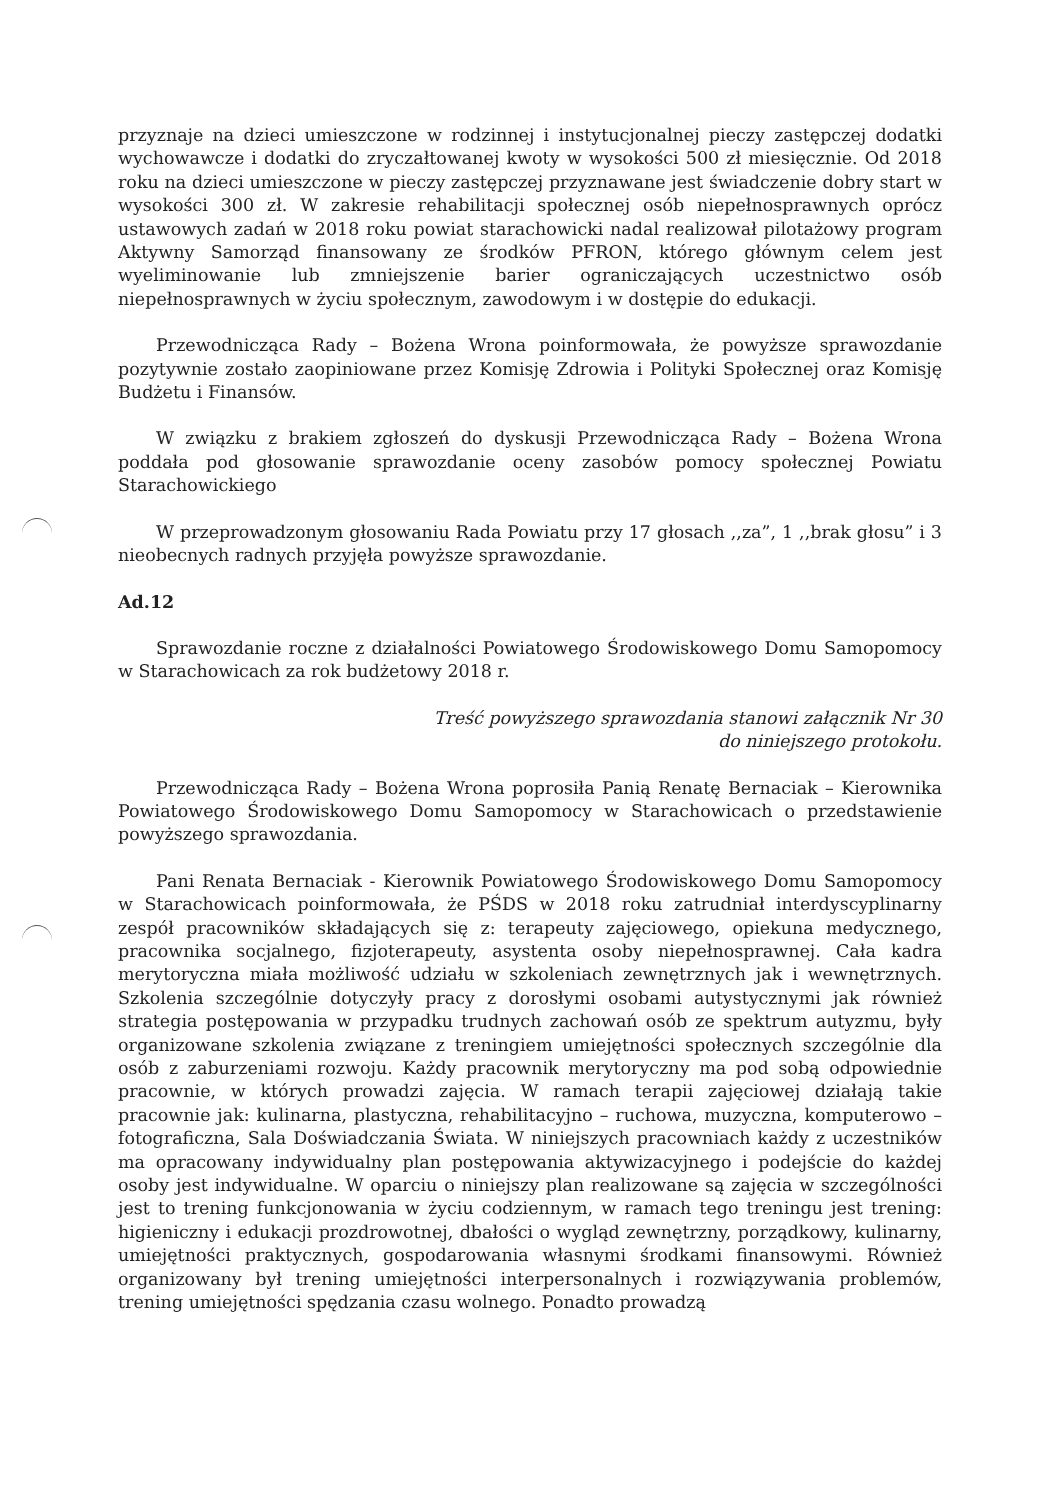przyznaje na dzieci umieszczone w rodzinnej i instytucjonalnej pieczy zastępczej dodatki wychowawcze i dodatki do zryczałtowanej kwoty w wysokości 500 zł miesięcznie. Od 2018 roku na dzieci umieszczone w pieczy zastępczej przyznawane jest świadczenie dobry start w wysokości 300 zł. W zakresie rehabilitacji społecznej osób niepełnosprawnych oprócz ustawowych zadań w 2018 roku powiat starachowicki nadal realizował pilotażowy program Aktywny Samorząd finansowany ze środków PFRON, którego głównym celem jest wyeliminowanie lub zmniejszenie barier ograniczających uczestnictwo osób niepełnosprawnych w życiu społecznym, zawodowym i w dostępie do edukacji.
Przewodnicząca Rady – Bożena Wrona poinformowała, że powyższe sprawozdanie pozytywnie zostało zaopiniowane przez Komisję Zdrowia i Polityki Społecznej oraz Komisję Budżetu i Finansów.
W związku z brakiem zgłoszeń do dyskusji Przewodnicząca Rady – Bożena Wrona poddała pod głosowanie sprawozdanie oceny zasobów pomocy społecznej Powiatu Starachowickiego
W przeprowadzonym głosowaniu Rada Powiatu przy 17 głosach ,,za”, 1 ,,brak głosu” i 3 nieobecnych radnych przyjęła powyższe sprawozdanie.
Ad.12
Sprawozdanie roczne z działalności Powiatowego Środowiskowego Domu Samopomocy w Starachowicach za rok budżetowy 2018 r.
Treść powyższego sprawozdania stanowi załącznik Nr 30
do niniejszego protokołu.
Przewodnicząca Rady – Bożena Wrona poprosiła Panią Renatę Bernaciak – Kierownika Powiatowego Środowiskowego Domu Samopomocy w Starachowicach o przedstawienie powyższego sprawozdania.
Pani Renata Bernaciak - Kierownik Powiatowego Środowiskowego Domu Samopomocy w Starachowicach poinformowała, że PŚDS w 2018 roku zatrudniał interdyscyplinarny zespół pracowników składających się z: terapeuty zajęciowego, opiekuna medycznego, pracownika socjalnego, fizjoterapeuty, asystenta osoby niepełnosprawnej. Cała kadra merytoryczna miała możliwość udziału w szkoleniach zewnętrznych jak i wewnętrznych. Szkolenia szczególnie dotyczyły pracy z dorosłymi osobami autystycznymi jak również strategia postępowania w przypadku trudnych zachowań osób ze spektrum autyzmu, były organizowane szkolenia związane z treningiem umiejętności społecznych szczególnie dla osób z zaburzeniami rozwoju. Każdy pracownik merytoryczny ma pod sobą odpowiednie pracownie, w których prowadzi zajęcia. W ramach terapii zajęciowej działają takie pracownie jak: kulinarna, plastyczna, rehabilitacyjno – ruchowa, muzyczna, komputerowo – fotograficzna, Sala Doświadczania Świata. W niniejszych pracowniach każdy z uczestników ma opracowany indywidualny plan postępowania aktywizacyjnego i podejście do każdej osoby jest indywidualne. W oparciu o niniejszy plan realizowane są zajęcia w szczególności jest to trening funkcjonowania w życiu codziennym, w ramach tego treningu jest trening: higieniczny i edukacji prozdrowotnej, dbałości o wygląd zewnętrzny, porządkowy, kulinarny, umiejętności praktycznych, gospodarowania własnymi środkami finansowymi. Również organizowany był trening umiejętności interpersonalnych i rozwiązywania problemów, trening umiejętności spędzania czasu wolnego. Ponadto prowadzą